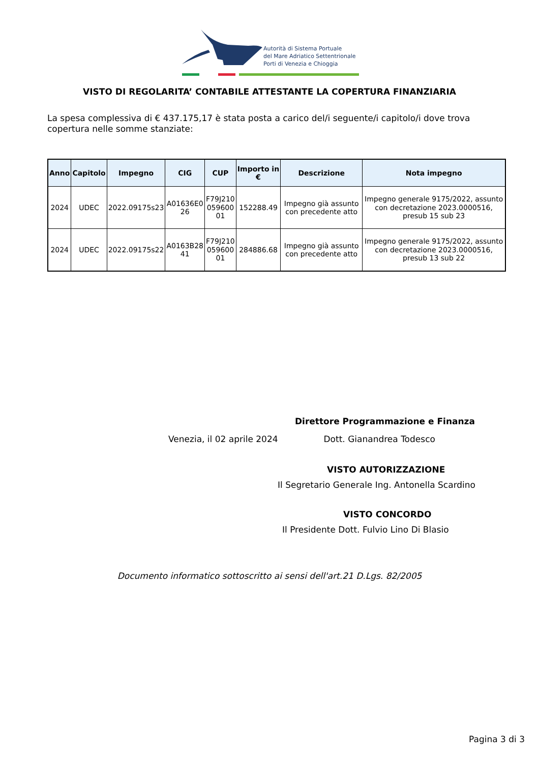Autorità di Sistema Portuale
del Mare Adriatico Settentrionale
Porti di Venezia e Chioggia
VISTO DI REGOLARITA’ CONTABILE ATTESTANTE LA COPERTURA FINANZIARIA
La spesa complessiva di € 437.175,17 è stata posta a carico del/i seguente/i capitolo/i dove trova copertura nelle somme stanziate:
| Anno | Capitolo | Impegno | CIG | CUP | Importo in € | Descrizione | Nota impegno |
| --- | --- | --- | --- | --- | --- | --- | --- |
| 2024 | UDEC | 2022.09175s23 | A01636E0 26 | F79J210 059600 01 | 152288.49 | Impegno già assunto con precedente atto | Impegno generale 9175/2022, assunto con decretazione 2023.0000516, presub 15 sub 23 |
| 2024 | UDEC | 2022.09175s22 | A0163B28 41 | F79J210 059600 01 | 284886.68 | Impegno già assunto con precedente atto | Impegno generale 9175/2022, assunto con decretazione 2023.0000516, presub 13 sub 22 |
Direttore Programmazione e Finanza
Venezia, il 02 aprile 2024 Dott. Gianandrea Todesco
VISTO AUTORIZZAZIONE
Il Segretario Generale Ing. Antonella Scardino
VISTO CONCORDO
Il Presidente Dott. Fulvio Lino Di Blasio
Documento informatico sottoscritto ai sensi dell'art.21 D.Lgs. 82/2005
Pagina 3 di 3